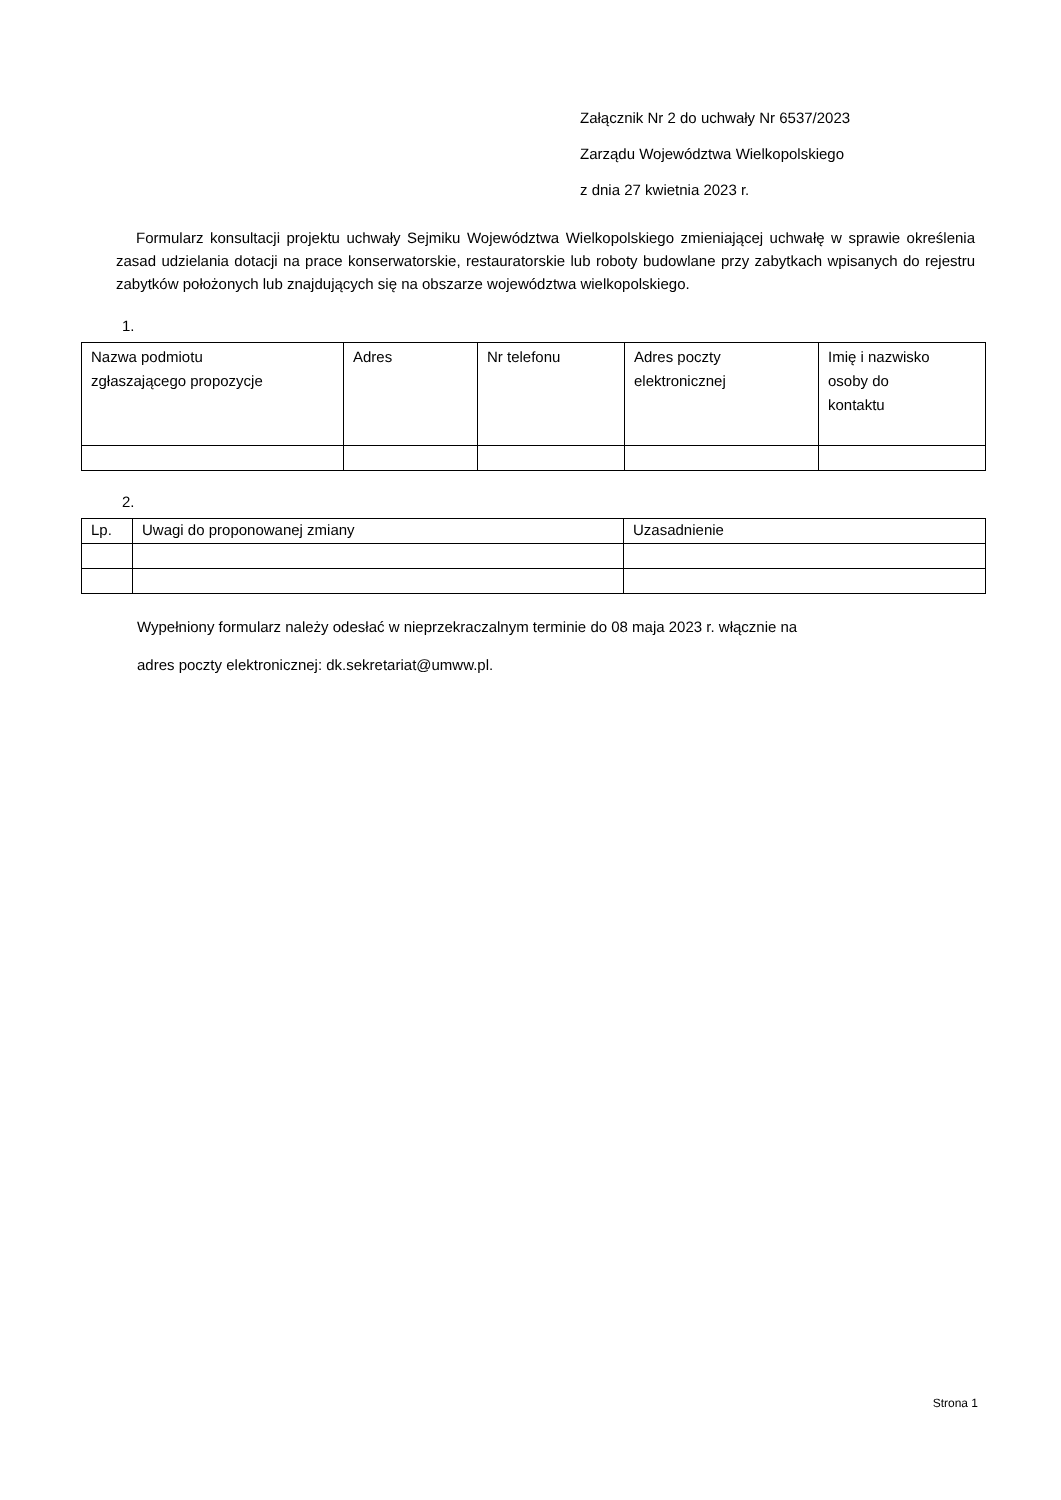Załącznik Nr 2 do uchwały Nr 6537/2023
Zarządu Województwa Wielkopolskiego
z dnia 27 kwietnia 2023 r.
Formularz konsultacji projektu uchwały Sejmiku Województwa Wielkopolskiego zmieniającej uchwałę w sprawie określenia zasad udzielania dotacji na prace konserwatorskie, restauratorskie lub roboty budowlane przy zabytkach wpisanych do rejestru zabytków położonych lub znajdujących się na obszarze województwa wielkopolskiego.
1.
| Nazwa podmiotu zgłaszającego propozycje | Adres | Nr telefonu | Adres poczty elektronicznej | Imię i nazwisko osoby do kontaktu |
| --- | --- | --- | --- | --- |
2.
| Lp. | Uwagi do proponowanej zmiany | Uzasadnienie |
| --- | --- | --- |
Wypełniony formularz należy odesłać w nieprzekraczalnym terminie do 08 maja 2023 r. włącznie na
adres poczty elektronicznej: dk.sekretariat@umww.pl.
Strona 1